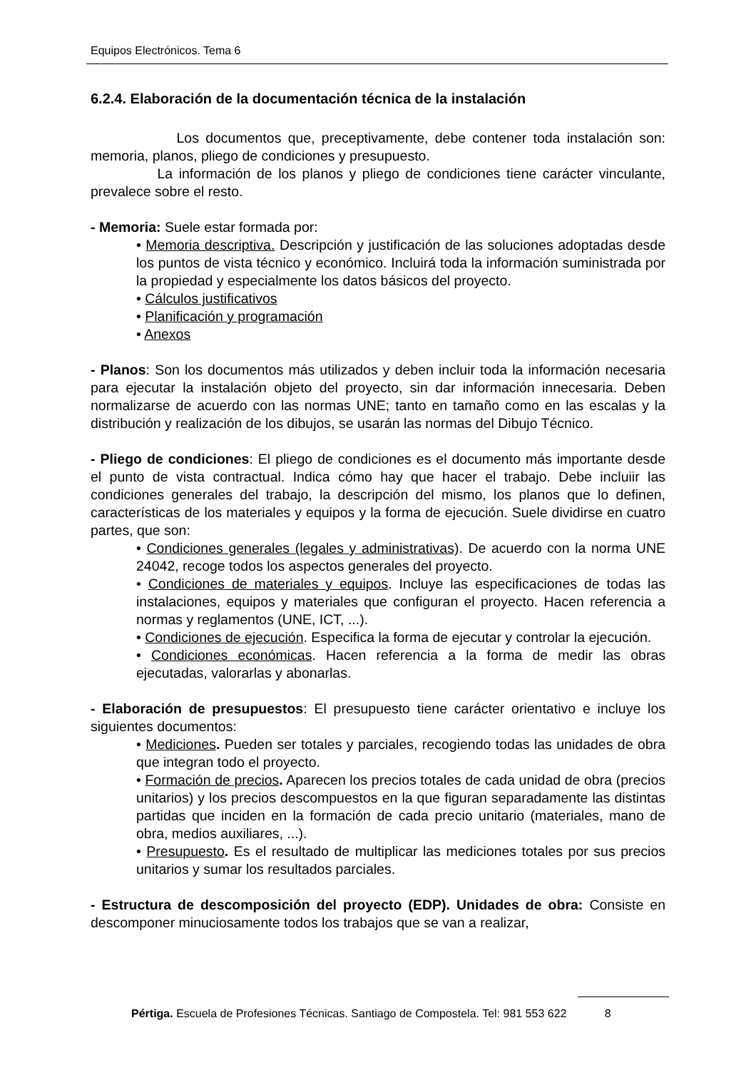Equipos Electrónicos. Tema 6
6.2.4. Elaboración de la documentación técnica de la instalación
Los documentos que, preceptivamente, debe contener toda instalación son: memoria, planos, pliego de condiciones y presupuesto.
La información de los planos y pliego de condiciones tiene carácter vinculante, prevalece sobre el resto.
- Memoria: Suele estar formada por:
• Memoria descriptiva. Descripción y justificación de las soluciones adoptadas desde los puntos de vista técnico y económico. Incluirá toda la información suministrada por la propiedad y especialmente los datos básicos del proyecto.
• Cálculos justificativos
• Planificación y programación
• Anexos
- Planos: Son los documentos más utilizados y deben incluir toda la información necesaria para ejecutar la instalación objeto del proyecto, sin dar información innecesaria. Deben normalizarse de acuerdo con las normas UNE; tanto en tamaño como en las escalas y la distribución y realización de los dibujos, se usarán las normas del Dibujo Técnico.
- Pliego de condiciones: El pliego de condiciones es el documento más importante desde el punto de vista contractual. Indica cómo hay que hacer el trabajo. Debe incluiir las condiciones generales del trabajo, la descripción del mismo, los planos que lo definen, características de los materiales y equipos y la forma de ejecución. Suele dividirse en cuatro partes, que son:
• Condiciones generales (legales y administrativas). De acuerdo con la norma UNE 24042, recoge todos los aspectos generales del proyecto.
• Condiciones de materiales y equipos. Incluye las especificaciones de todas las instalaciones, equipos y materiales que configuran el proyecto. Hacen referencia a normas y reglamentos (UNE, ICT, ...).
• Condiciones de ejecución. Especifica la forma de ejecutar y controlar la ejecución.
• Condiciones económicas. Hacen referencia a la forma de medir las obras ejecutadas, valorarlas y abonarlas.
- Elaboración de presupuestos: El presupuesto tiene carácter orientativo e incluye los siguientes documentos:
• Mediciones. Pueden ser totales y parciales, recogiendo todas las unidades de obra que integran todo el proyecto.
• Formación de precios. Aparecen los precios totales de cada unidad de obra (precios unitarios) y los precios descompuestos en la que figuran separadamente las distintas partidas que inciden en la formación de cada precio unitario (materiales, mano de obra, medios auxiliares, ...).
• Presupuesto. Es el resultado de multiplicar las mediciones totales por sus precios unitarios y sumar los resultados parciales.
- Estructura de descomposición del proyecto (EDP). Unidades de obra: Consiste en descomponer minuciosamente todos los trabajos que se van a realizar,
Pértiga. Escuela de Profesiones Técnicas. Santiago de Compostela. Tel: 981 553 622 8